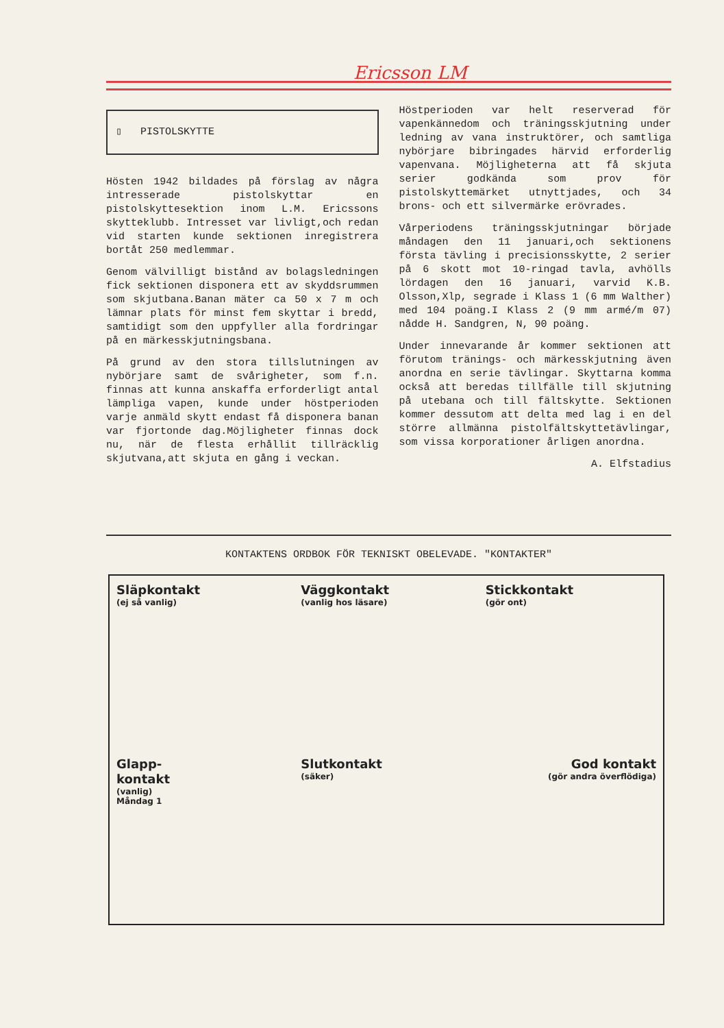Ericsson LM
▯ PISTOLSKYTTE
Hösten 1942 bildades på förslag av några intresserade pistolskyttar en pistolskyttesektion inom L.M. Ericssons skytteklubb. Intresset var livligt,och redan vid starten kunde sektionen inregistrera bortåt 250 medlemmar.
Genom välvilligt bistånd av bolagsledningen fick sektionen disponera ett av skyddsrummen som skjutbana.Banan mäter ca 50 x 7 m och lämnar plats för minst fem skyttar i bredd, samtidigt som den uppfyller alla fordringar på en märkesskjutningsbana.
På grund av den stora tillslutningen av nybörjare samt de svårigheter, som f.n. finnas att kunna anskaffa erforderligt antal lämpliga vapen, kunde under höstperioden varje anmäld skytt endast få disponera banan var fjortonde dag.Möjligheter finnas dock nu, när de flesta erhållit tillräcklig skjutvana,att skjuta en gång i veckan.
Höstperioden var helt reserverad för vapenkännedom och träningsskjutning under ledning av vana instruktörer, och samtliga nybörjare bibringades härvid erforderlig vapenvana. Möjligheterna att få skjuta serier godkända som prov för pistolskyttemärket utnyttjades, och 34 brons- och ett silvermärke erövrades.
Vårperiodens träningsskjutningar började måndagen den 11 januari,och sektionens första tävling i precisionsskytte, 2 serier på 6 skott mot 10-ringad tavla, avhölls lördagen den 16 januari, varvid K.B. Olsson,Xlp, segrade i Klass 1 (6 mm Walther) med 104 poäng.I Klass 2 (9 mm armé/m 07) nådde H. Sandgren, N, 90 poäng.
Under innevarande år kommer sektionen att förutom tränings- och märkesskjutning även anordna en serie tävlingar. Skyttarna komma också att beredas tillfälle till skjutning på utebana och till fältskytte. Sektionen kommer dessutom att delta med lag i en del större allmänna pistolfältskyttetävlingar, som vissa korporationer årligen anordna.
A. Elfstadius
KONTAKTENS ORDBOK FÖR TEKNISKT OBELEVADE. "KONTAKTER"
Släpkontakt
(ej så vanlig)
Väggkontakt
(vanlig hos läsare)
Stickkontakt
(gör ont)
Glapp-
kontakt
(vanlig)
Måndag 1
Slutkontakt
(säker)
God kontakt
(gör andra överflödiga)